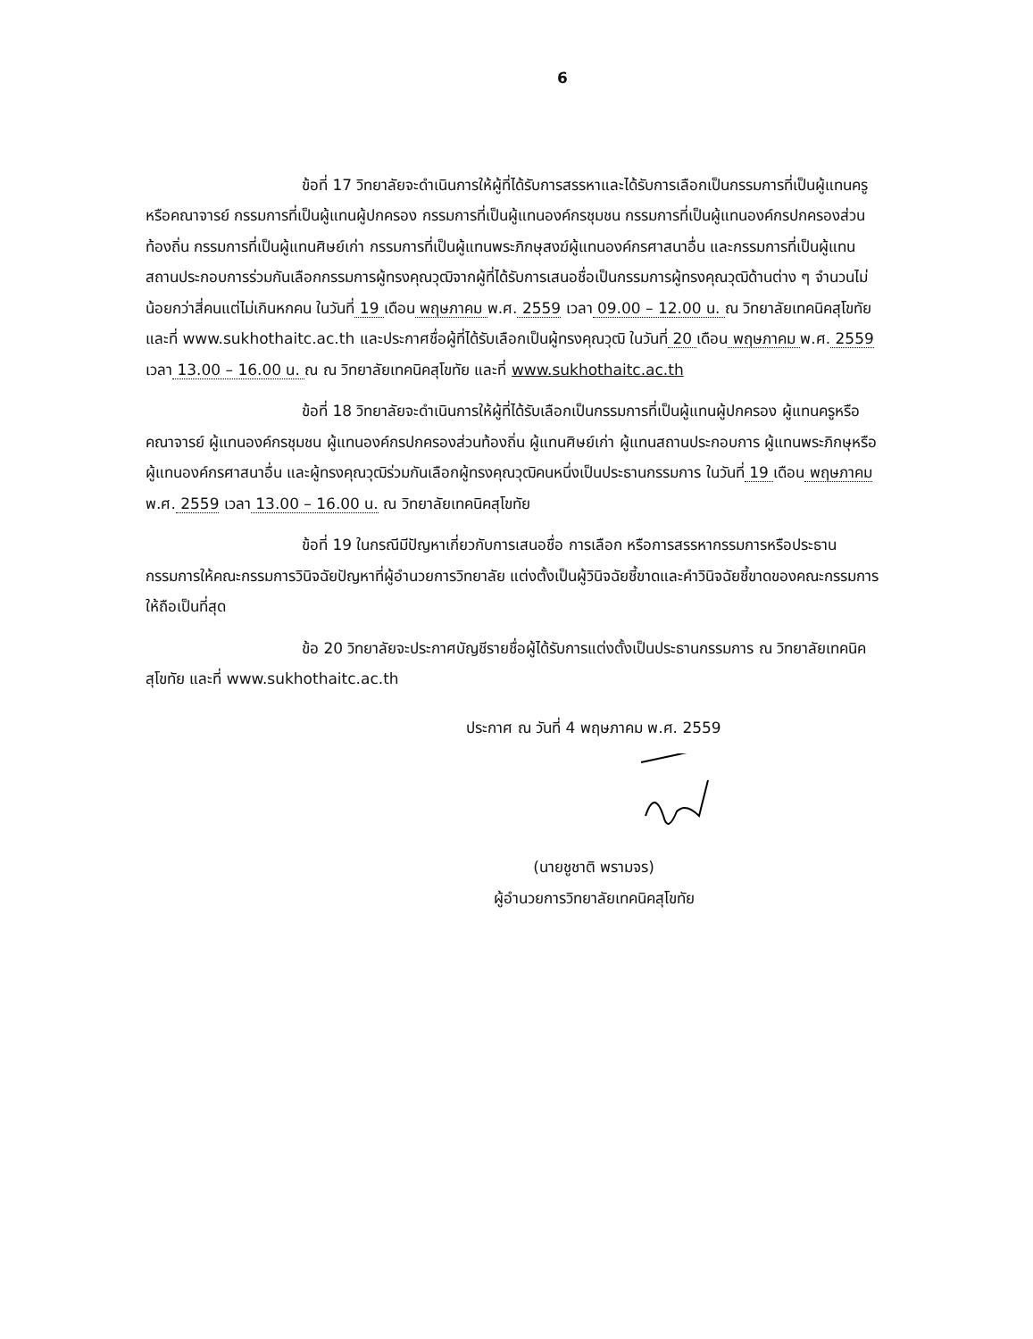6
ข้อที่ 17 วิทยาลัยจะดำเนินการให้ผู้ที่ได้รับการสรรหาและได้รับการเลือกเป็นกรรมการที่เป็นผู้แทนครูหรือคณาจารย์ กรรมการที่เป็นผู้แทนผู้ปกครอง กรรมการที่เป็นผู้แทนองค์กรชุมชน กรรมการที่เป็นผู้แทนองค์กรปกครองส่วนท้องถิ่น กรรมการที่เป็นผู้แทนศิษย์เก่า กรรมการที่เป็นผู้แทนพระภิกษุสงฆ์ผู้แทนองค์กรศาสนาอื่น และกรรมการที่เป็นผู้แทนสถานประกอบการร่วมกันเลือกกรรมการผู้ทรงคุณวุฒิจากผู้ที่ได้รับการเสนอชื่อเป็นกรรมการผู้ทรงคุณวุฒิด้านต่าง ๆ จำนวนไม่น้อยกว่าสี่คนแต่ไม่เกินหกคน ในวันที่ 19 เดือน พฤษภาคม พ.ศ. 2559 เวลา 09.00 – 12.00 น. ณ วิทยาลัยเทคนิคสุโขทัย และที่ www.sukhothaitc.ac.th และประกาศชื่อผู้ที่ได้รับเลือกเป็นผู้ทรงคุณวุฒิ ในวันที่ 20 เดือน พฤษภาคม พ.ศ. 2559 เวลา 13.00 – 16.00 น. ณ ณ วิทยาลัยเทคนิคสุโขทัย และที่ www.sukhothaitc.ac.th
ข้อที่ 18 วิทยาลัยจะดำเนินการให้ผู้ที่ได้รับเลือกเป็นกรรมการที่เป็นผู้แทนผู้ปกครอง ผู้แทนครูหรือคณาจารย์ ผู้แทนองค์กรชุมชน ผู้แทนองค์กรปกครองส่วนท้องถิ่น ผู้แทนศิษย์เก่า ผู้แทนสถานประกอบการ ผู้แทนพระภิกษุหรือผู้แทนองค์กรศาสนาอื่น และผู้ทรงคุณวุฒิร่วมกันเลือกผู้ทรงคุณวุฒิคนหนึ่งเป็นประธานกรรมการ ในวันที่ 19 เดือน พฤษภาคม พ.ศ. 2559 เวลา 13.00 – 16.00 น. ณ วิทยาลัยเทคนิคสุโขทัย
ข้อที่ 19 ในกรณีมีปัญหาเกี่ยวกับการเสนอชื่อ การเลือก หรือการสรรหากรรมการหรือประธานกรรมการให้คณะกรรมการวินิจฉัยปัญหาที่ผู้อำนวยการวิทยาลัย แต่งตั้งเป็นผู้วินิจฉัยชี้ขาดและคำวินิจฉัยชี้ขาดของคณะกรรมการให้ถือเป็นที่สุด
ข้อ 20 วิทยาลัยจะประกาศบัญชีรายชื่อผู้ได้รับการแต่งตั้งเป็นประธานกรรมการ ณ วิทยาลัยเทคนิคสุโขทัย และที่ www.sukhothaitc.ac.th
ประกาศ ณ วันที่ 4 พฤษภาคม พ.ศ. 2559
(นายชูชาติ พรามจร)
ผู้อำนวยการวิทยาลัยเทคนิคสุโขทัย